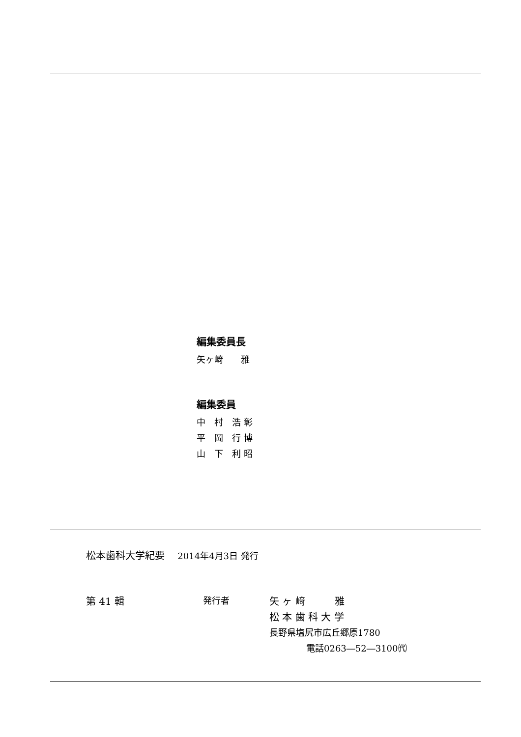編集委員長
矢ヶ崎　　雅
編集委員
中　村　浩 彰
平　岡　行 博
山　下　利 昭
松本歯科大学紀要　 2014年4月3日 発行
第 41 輯 発行者
矢 ヶ 﨑　　　雅
松 本 歯 科 大 学
長野県塩尻市広丘郷原1780
電話0263―52―3100㈹